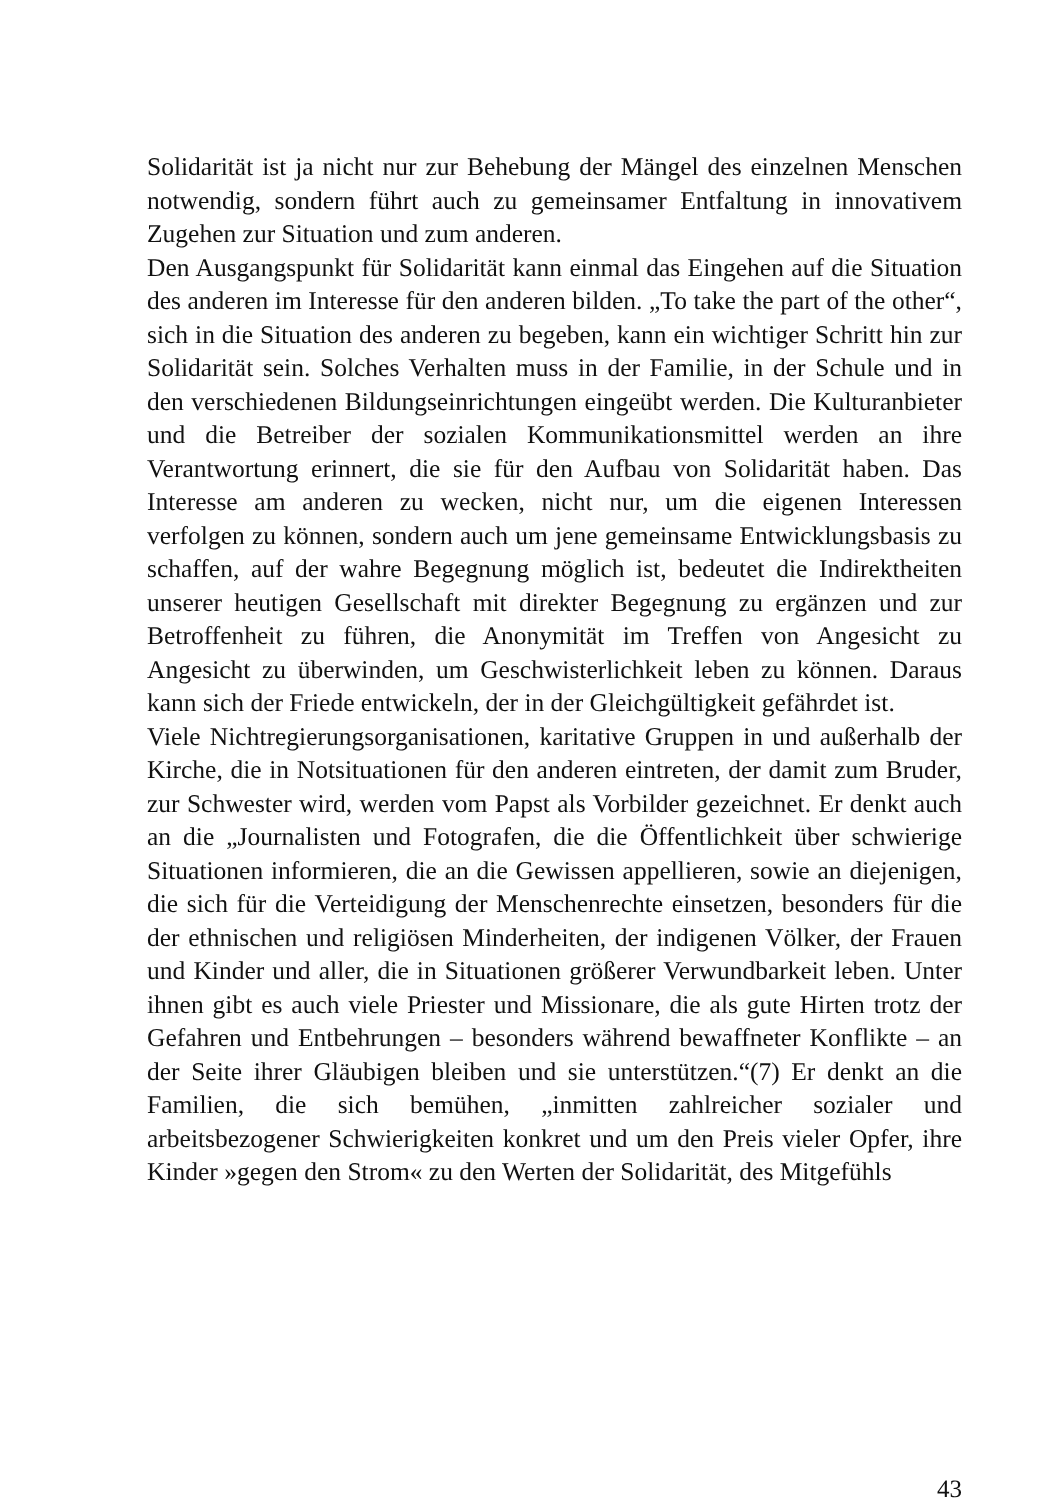Solidarität ist ja nicht nur zur Behebung der Mängel des einzelnen Menschen notwendig, sondern führt auch zu gemeinsamer Entfaltung in innovativem Zugehen zur Situation und zum anderen.
Den Ausgangspunkt für Solidarität kann einmal das Eingehen auf die Situation des anderen im Interesse für den anderen bilden. „To take the part of the other“, sich in die Situation des anderen zu begeben, kann ein wichtiger Schritt hin zur Solidarität sein. Solches Verhalten muss in der Familie, in der Schule und in den verschiedenen Bildungseinrichtungen eingeübt werden. Die Kulturanbieter und die Betreiber der sozialen Kommunikationsmittel werden an ihre Verantwortung erinnert, die sie für den Aufbau von Solidarität haben. Das Interesse am anderen zu wecken, nicht nur, um die eigenen Interessen verfolgen zu können, sondern auch um jene gemeinsame Entwicklungsbasis zu schaffen, auf der wahre Begegnung möglich ist, bedeutet die Indirektheiten unserer heutigen Gesellschaft mit direkter Begegnung zu ergänzen und zur Betroffenheit zu führen, die Anonymität im Treffen von Angesicht zu Angesicht zu überwinden, um Geschwisterlichkeit leben zu können. Daraus kann sich der Friede entwickeln, der in der Gleichgültigkeit gefährdet ist.
Viele Nichtregierungsorganisationen, karitative Gruppen in und außerhalb der Kirche, die in Notsituationen für den anderen eintreten, der damit zum Bruder, zur Schwester wird, werden vom Papst als Vorbilder gezeichnet. Er denkt auch an die „Journalisten und Fotografen, die die Öffentlichkeit über schwierige Situationen informieren, die an die Gewissen appellieren, sowie an diejenigen, die sich für die Verteidigung der Menschenrechte einsetzen, besonders für die der ethnischen und religiösen Minderheiten, der indigenen Völker, der Frauen und Kinder und aller, die in Situationen größerer Verwundbarkeit leben. Unter ihnen gibt es auch viele Priester und Missionare, die als gute Hirten trotz der Gefahren und Entbehrungen – besonders während bewaffneter Konflikte – an der Seite ihrer Gläubigen bleiben und sie unterstützen.“(7) Er denkt an die Familien, die sich bemühen, „inmitten zahlreicher sozialer und arbeitsbezogener Schwierigkeiten konkret und um den Preis vieler Opfer, ihre Kinder »gegen den Strom« zu den Werten der Solidarität, des Mitgefühls
43